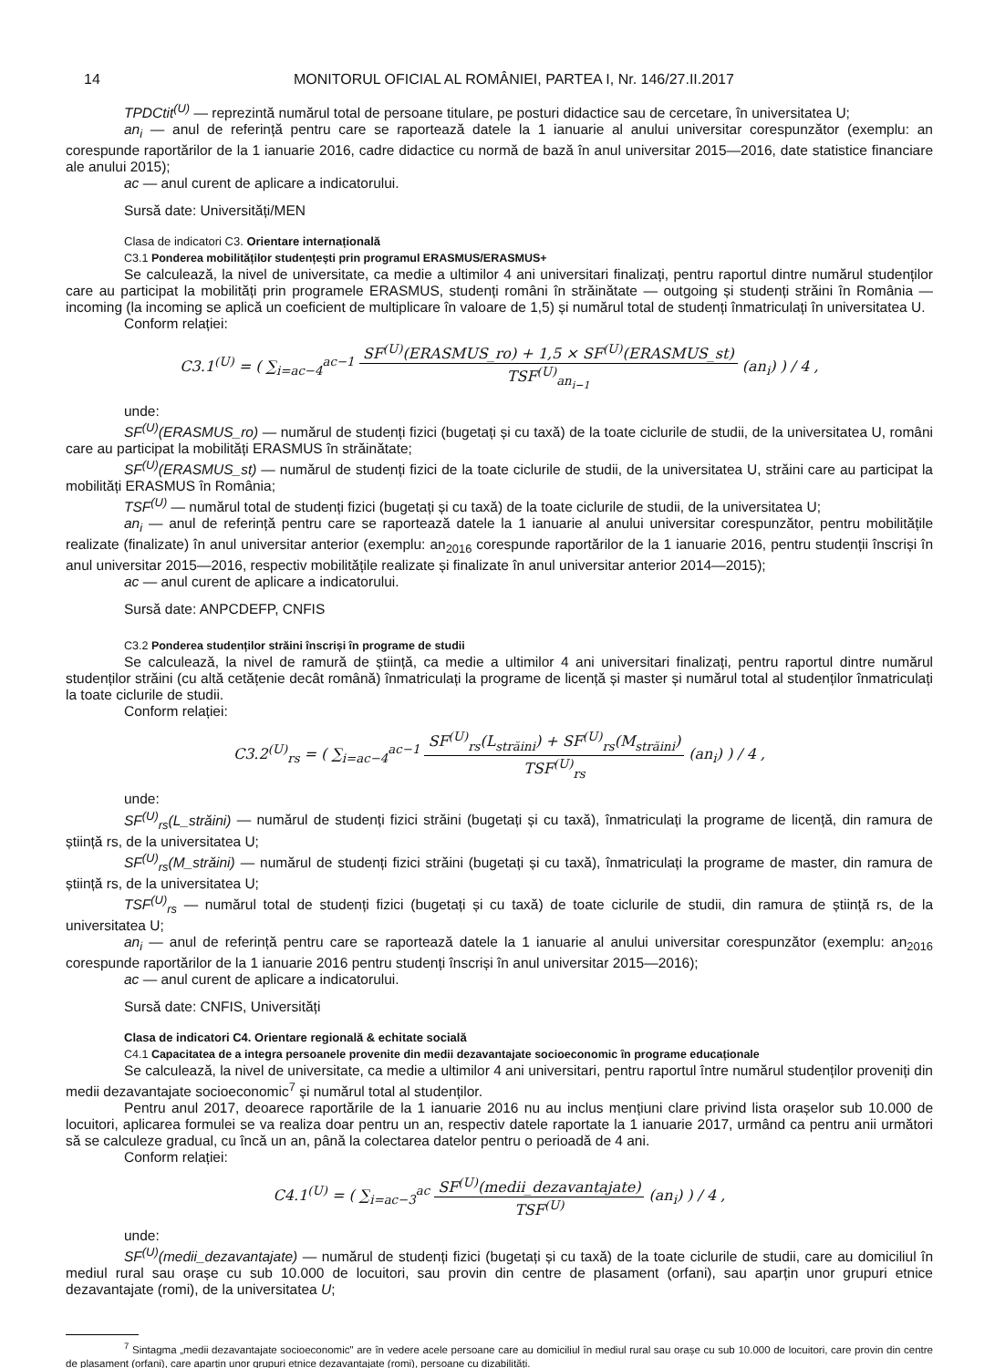14 MONITORUL OFICIAL AL ROMÂNIEI, PARTEA I, Nr. 146/27.II.2017
TPDCtit<sup>(U)</sup> — reprezintă numărul total de persoane titulare, pe posturi didactice sau de cercetare, în universitatea U;
an<sub>i</sub> — anul de referință pentru care se raportează datele la 1 ianuarie al anului universitar corespunzător (exemplu: an corespunde raportărilor de la 1 ianuarie 2016, cadre didactice cu normă de bază în anul universitar 2015—2016, date statistice financiare ale anului 2015);
ac — anul curent de aplicare a indicatorului.
Sursă date: Universități/MEN
Clasa de indicatori C3. Orientare internațională
C3.1 Ponderea mobilităților studențești prin programul ERASMUS/ERASMUS+
Se calculează, la nivel de universitate, ca medie a ultimilor 4 ani universitari finalizați, pentru raportul dintre numărul studenților care au participat la mobilități prin programele ERASMUS, studenți români în străinătate — outgoing și studenți străini în România — incoming (la incoming se aplică un coeficient de multiplicare în valoare de 1,5) și numărul total de studenți înmatriculați în universitatea U.
Conform relației:
C3.1<sup>(U)</sup> = ( ∑<sub>i=ac−4</sub><sup>ac−1</sup> SF<sup>(U)</sup>(ERASMUS_ro) + 1,5 × SF<sup>(U)</sup>(ERASMUS_st) TSF<sup>(U)</sup><sub>an<sub>i−1</sub></sub> (an<sub>i</sub>) ) / 4 ,
unde:
SF<sup>(U)</sup>(ERASMUS_ro) — numărul de studenți fizici (bugetați și cu taxă) de la toate ciclurile de studii, de la universitatea U, români care au participat la mobilități ERASMUS în străinătate;
SF<sup>(U)</sup>(ERASMUS_st) — numărul de studenți fizici de la toate ciclurile de studii, de la universitatea U, străini care au participat la mobilități ERASMUS în România;
TSF<sup>(U)</sup> — numărul total de studenți fizici (bugetați și cu taxă) de la toate ciclurile de studii, de la universitatea U;
an<sub>i</sub> — anul de referință pentru care se raportează datele la 1 ianuarie al anului universitar corespunzător, pentru mobilitățile realizate (finalizate) în anul universitar anterior (exemplu: an<sub>2016</sub> corespunde raportărilor de la 1 ianuarie 2016, pentru studenții înscriși în anul universitar 2015—2016, respectiv mobilitățile realizate și finalizate în anul universitar anterior 2014—2015);
ac — anul curent de aplicare a indicatorului.
Sursă date: ANPCDEFP, CNFIS
C3.2 Ponderea studenților străini înscriși în programe de studii
Se calculează, la nivel de ramură de știință, ca medie a ultimilor 4 ani universitari finalizați, pentru raportul dintre numărul studenților străini (cu altă cetățenie decât română) înmatriculați la programe de licență și master și numărul total al studenților înmatriculați la toate ciclurile de studii.
Conform relației:
C3.2<sup>(U)</sup><sub>rs</sub> = ( ∑<sub>i=ac−4</sub><sup>ac−1</sup> SF<sup>(U)</sup><sub>rs</sub>(L<sub>străini</sub>) + SF<sup>(U)</sup><sub>rs</sub>(M<sub>străini</sub>) TSF<sup>(U)</sup><sub>rs</sub> (an<sub>i</sub>) ) / 4 ,
unde:
SF<sup>(U)</sup><sub>rs</sub>(L_străini) — numărul de studenți fizici străini (bugetați și cu taxă), înmatriculați la programe de licență, din ramura de știință rs, de la universitatea U;
SF<sup>(U)</sup><sub>rs</sub>(M_străini) — numărul de studenți fizici străini (bugetați și cu taxă), înmatriculați la programe de master, din ramura de știință rs, de la universitatea U;
TSF<sup>(U)</sup><sub>rs</sub> — numărul total de studenți fizici (bugetați și cu taxă) de toate ciclurile de studii, din ramura de știință rs, de la universitatea U;
an<sub>i</sub> — anul de referință pentru care se raportează datele la 1 ianuarie al anului universitar corespunzător (exemplu: an<sub>2016</sub> corespunde raportărilor de la 1 ianuarie 2016 pentru studenți înscriși în anul universitar 2015—2016);
ac — anul curent de aplicare a indicatorului.
Sursă date: CNFIS, Universități
Clasa de indicatori C4. Orientare regională & echitate socială
C4.1 Capacitatea de a integra persoanele provenite din medii dezavantajate socioeconomic în programe educaționale
Se calculează, la nivel de universitate, ca medie a ultimilor 4 ani universitari, pentru raportul între numărul studenților proveniți din medii dezavantajate socioeconomic<sup>7</sup> și numărul total al studenților.
Pentru anul 2017, deoarece raportările de la 1 ianuarie 2016 nu au inclus mențiuni clare privind lista orașelor sub 10.000 de locuitori, aplicarea formulei se va realiza doar pentru un an, respectiv datele raportate la 1 ianuarie 2017, urmând ca pentru anii următori să se calculeze gradual, cu încă un an, până la colectarea datelor pentru o perioadă de 4 ani.
Conform relației:
C4.1<sup>(U)</sup> = ( ∑<sub>i=ac−3</sub><sup>ac</sup> SF<sup>(U)</sup>(medii_dezavantajate) TSF<sup>(U)</sup> (an<sub>i</sub>) ) / 4 ,
unde:
SF<sup>(U)</sup>(medii_dezavantajate) — numărul de studenți fizici (bugetați și cu taxă) de la toate ciclurile de studii, care au domiciliul în mediul rural sau orașe cu sub 10.000 de locuitori, sau provin din centre de plasament (orfani), sau aparțin unor grupuri etnice dezavantajate (romi), de la universitatea U;
<sup>7</sup> Sintagma „medii dezavantajate socioeconomic" are în vedere acele persoane care au domiciliul în mediul rural sau orașe cu sub 10.000 de locuitori, care provin din centre de plasament (orfani), care aparțin unor grupuri etnice dezavantajate (romi), persoane cu dizabilități.